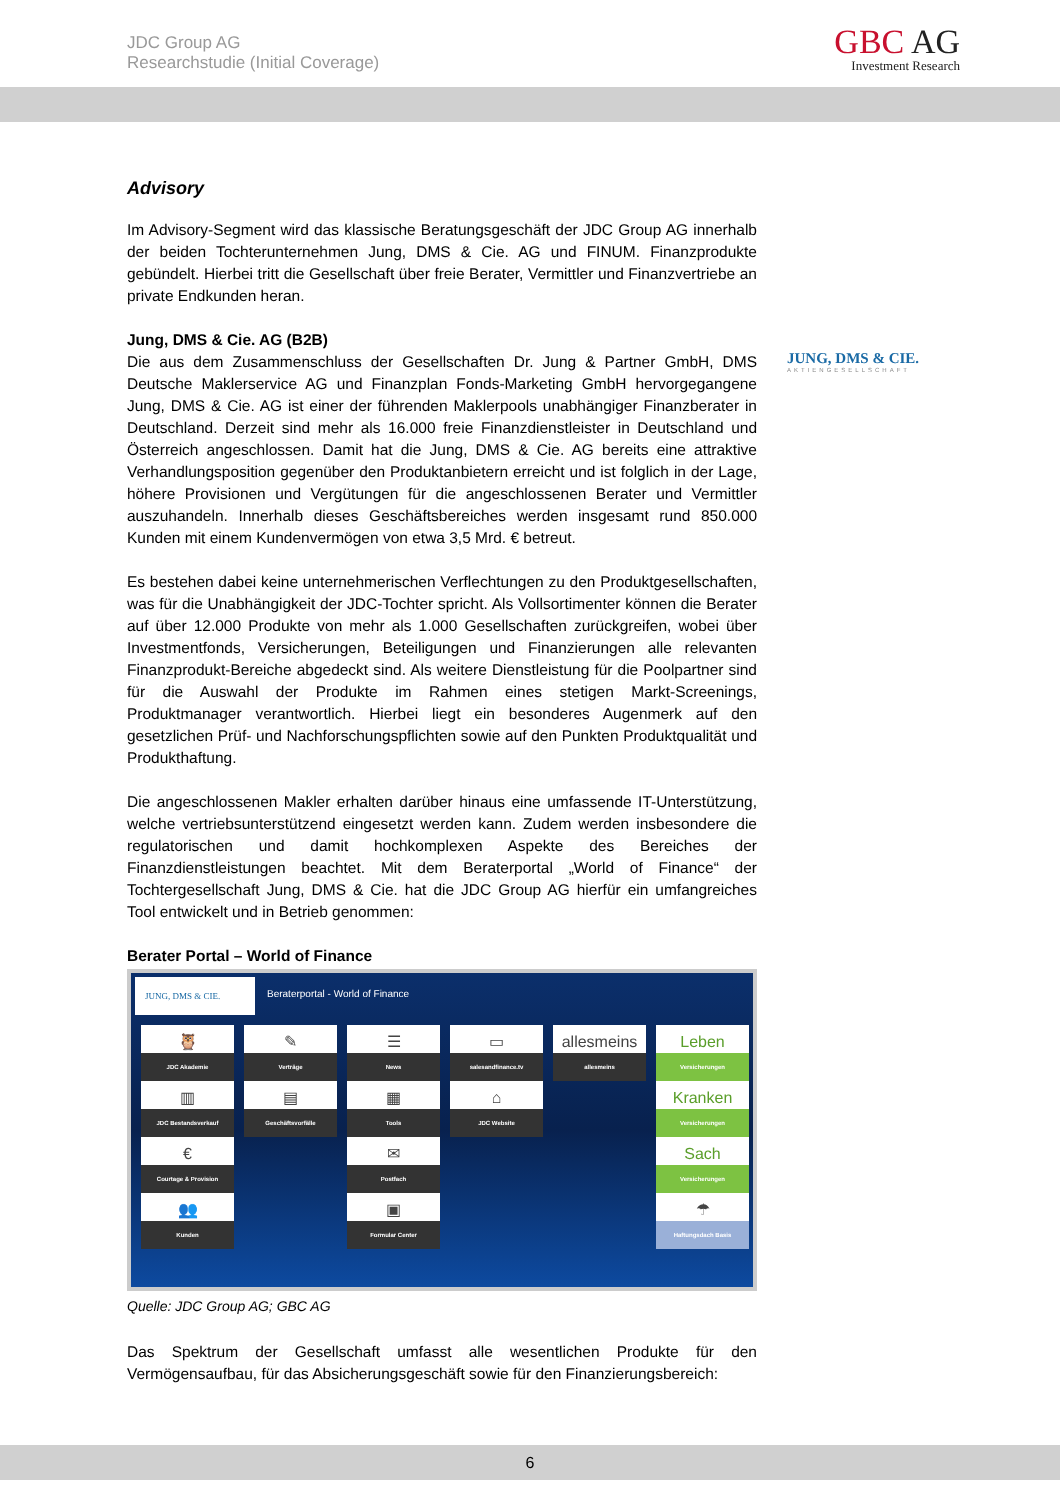JDC Group AG
Researchstudie (Initial Coverage)
GBC AG
Investment Research
Advisory
Im Advisory-Segment wird das klassische Beratungsgeschäft der JDC Group AG innerhalb der beiden Tochterunternehmen Jung, DMS & Cie. AG und FINUM. Finanzprodukte gebündelt. Hierbei tritt die Gesellschaft über freie Berater, Vermittler und Finanzvertriebe an private Endkunden heran.
Jung, DMS & Cie. AG (B2B)
Die aus dem Zusammenschluss der Gesellschaften Dr. Jung & Partner GmbH, DMS Deutsche Maklerservice AG und Finanzplan Fonds-Marketing GmbH hervorgegangene Jung, DMS & Cie. AG ist einer der führenden Maklerpools unabhängiger Finanzberater in Deutschland. Derzeit sind mehr als 16.000 freie Finanzdienstleister in Deutschland und Österreich angeschlossen. Damit hat die Jung, DMS & Cie. AG bereits eine attraktive Verhandlungsposition gegenüber den Produktanbietern erreicht und ist folglich in der Lage, höhere Provisionen und Vergütungen für die angeschlossenen Berater und Vermittler auszuhandeln. Innerhalb dieses Geschäftsbereiches werden insgesamt rund 850.000 Kunden mit einem Kundenvermögen von etwa 3,5 Mrd. € betreut.
Es bestehen dabei keine unternehmerischen Verflechtungen zu den Produktgesellschaften, was für die Unabhängigkeit der JDC-Tochter spricht. Als Vollsortimenter können die Berater auf über 12.000 Produkte von mehr als 1.000 Gesellschaften zurückgreifen, wobei über Investmentfonds, Versicherungen, Beteiligungen und Finanzierungen alle relevanten Finanzprodukt-Bereiche abgedeckt sind. Als weitere Dienstleistung für die Poolpartner sind für die Auswahl der Produkte im Rahmen eines stetigen Markt-Screenings, Produktmanager verantwortlich. Hierbei liegt ein besonderes Augenmerk auf den gesetzlichen Prüf- und Nachforschungspflichten sowie auf den Punkten Produktqualität und Produkthaftung.
Die angeschlossenen Makler erhalten darüber hinaus eine umfassende IT-Unterstützung, welche vertriebsunterstützend eingesetzt werden kann. Zudem werden insbesondere die regulatorischen und damit hochkomplexen Aspekte des Bereiches der Finanzdienstleistungen beachtet. Mit dem Beraterportal „World of Finance“ der Tochtergesellschaft Jung, DMS & Cie. hat die JDC Group AG hierfür ein umfangreiches Tool entwickelt und in Betrieb genommen:
Berater Portal – World of Finance
JUNG, DMS & CIE. Beraterportal - World of Finance
🦉
JDC Akademie
✎
Verträge
☰
News
▭
salesandfinance.tv
allesmeins
allesmeins
Leben
Versicherungen
▥
JDC Bestandsverkauf
▤
Geschäftsvorfälle
▦
Tools
⌂
JDC Website
Kranken
Versicherungen
€
Courtage & Provision
✉
Postfach
Sach
Versicherungen
👥
Kunden
▣
Formular Center
☂
Haftungsdach Basis
Quelle: JDC Group AG; GBC AG
Das Spektrum der Gesellschaft umfasst alle wesentlichen Produkte für den Vermögensaufbau, für das Absicherungsgeschäft sowie für den Finanzierungsbereich:
JUNG, DMS & CIE.
AKTIENGESELLSCHAFT
6